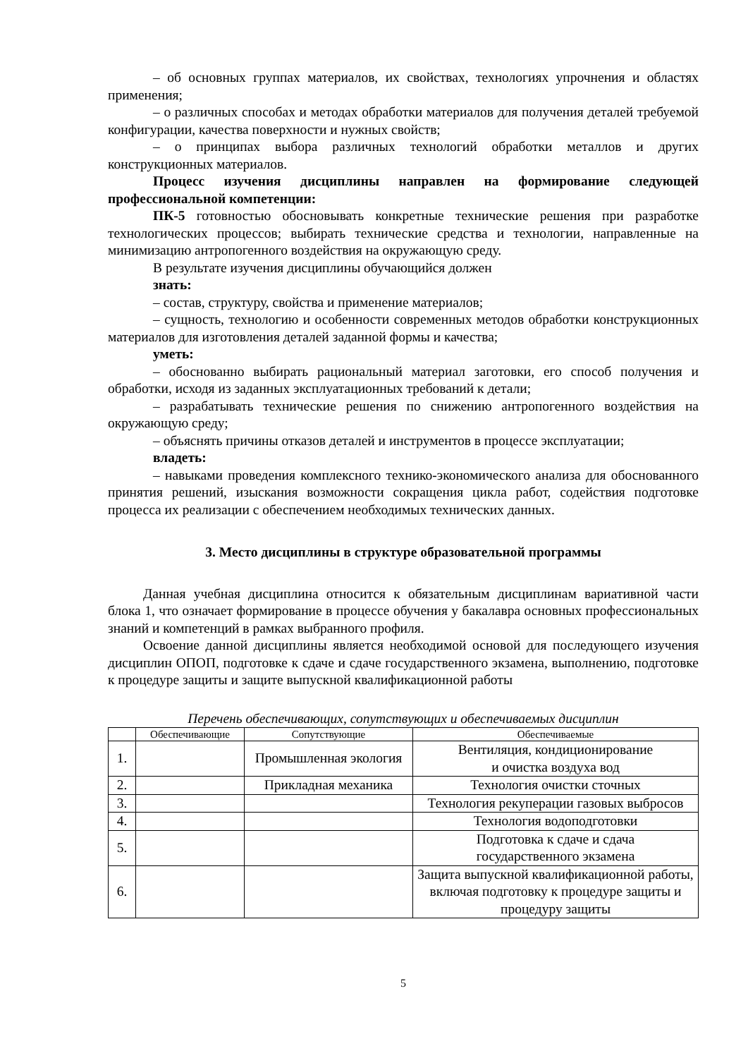– об основных группах материалов, их свойствах, технологиях упрочнения и областях применения;
– о различных способах и методах обработки материалов для получения деталей требуемой конфигурации, качества поверхности и нужных свойств;
– о принципах выбора различных технологий обработки металлов и других конструкционных материалов.
Процесс изучения дисциплины направлен на формирование следующей профессиональной компетенции:
ПК-5 готовностью обосновывать конкретные технические решения при разработке технологических процессов; выбирать технические средства и технологии, направленные на минимизацию антропогенного воздействия на окружающую среду.
В результате изучения дисциплины обучающийся должен
знать:
– состав, структуру, свойства и применение материалов;
– сущность, технологию и особенности современных методов обработки конструкционных материалов для изготовления деталей заданной формы и качества;
уметь:
– обоснованно выбирать рациональный материал заготовки, его способ получения и обработки, исходя из заданных эксплуатационных требований к детали;
– разрабатывать технические решения по снижению антропогенного воздействия на окружающую среду;
– объяснять причины отказов деталей и инструментов в процессе эксплуатации;
владеть:
– навыками проведения комплексного технико-экономического анализа для обоснованного принятия решений, изыскания возможности сокращения цикла работ, содействия подготовке процесса их реализации с обеспечением необходимых технических данных.
3. Место дисциплины в структуре образовательной программы
Данная учебная дисциплина относится к обязательным дисциплинам вариативной части блока 1, что означает формирование в процессе обучения у бакалавра основных профессиональных знаний и компетенций в рамках выбранного профиля.
Освоение данной дисциплины является необходимой основой для последующего изучения дисциплин ОПОП, подготовке к сдаче и сдаче государственного экзамена, выполнению, подготовке к процедуре защиты и защите выпускной квалификационной работы
Перечень обеспечивающих, сопутствующих и обеспечиваемых дисциплин
| | Обеспечивающие | Сопутствующие | Обеспечиваемые |
| --- | --- | --- | --- |
| 1. | | Промышленная экология | Вентиляция, кондиционирование и очистка воздуха вод |
| 2. | | Прикладная механика | Технология очистки сточных |
| 3. | | | Технология рекуперации газовых выбросов |
| 4. | | | Технология водоподготовки |
| 5. | | | Подготовка к сдаче и сдача государственного экзамена |
| 6. | | | Защита выпускной квалификационной работы, включая подготовку к процедуре защиты и процедуру защиты |
5